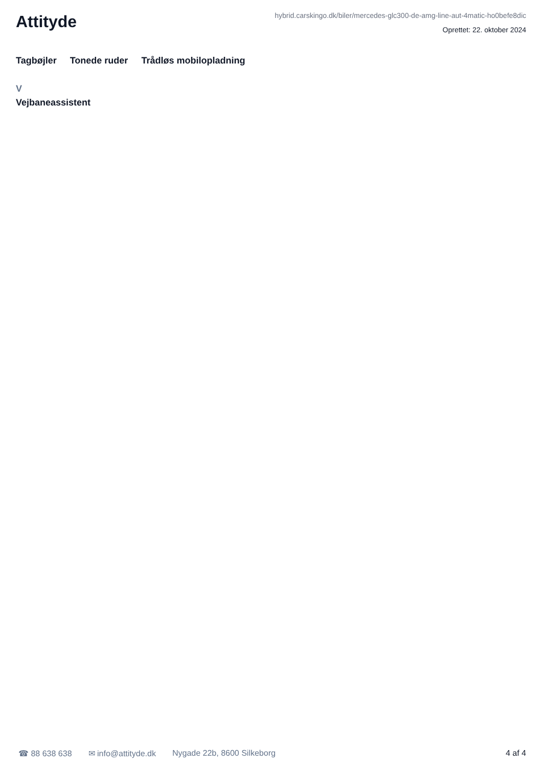Attityde
hybrid.carskingo.dk/biler/mercedes-glc300-de-amg-line-aut-4matic-ho0befe8dic
Oprettet: 22. oktober 2024
Tagbøjler Tonede ruder Trådløs mobilopladning
V
Vejbaneassistent
☎ 88 638 638 ✉ info@attityde.dk Nygade 22b, 8600 Silkeborg 4 af 4